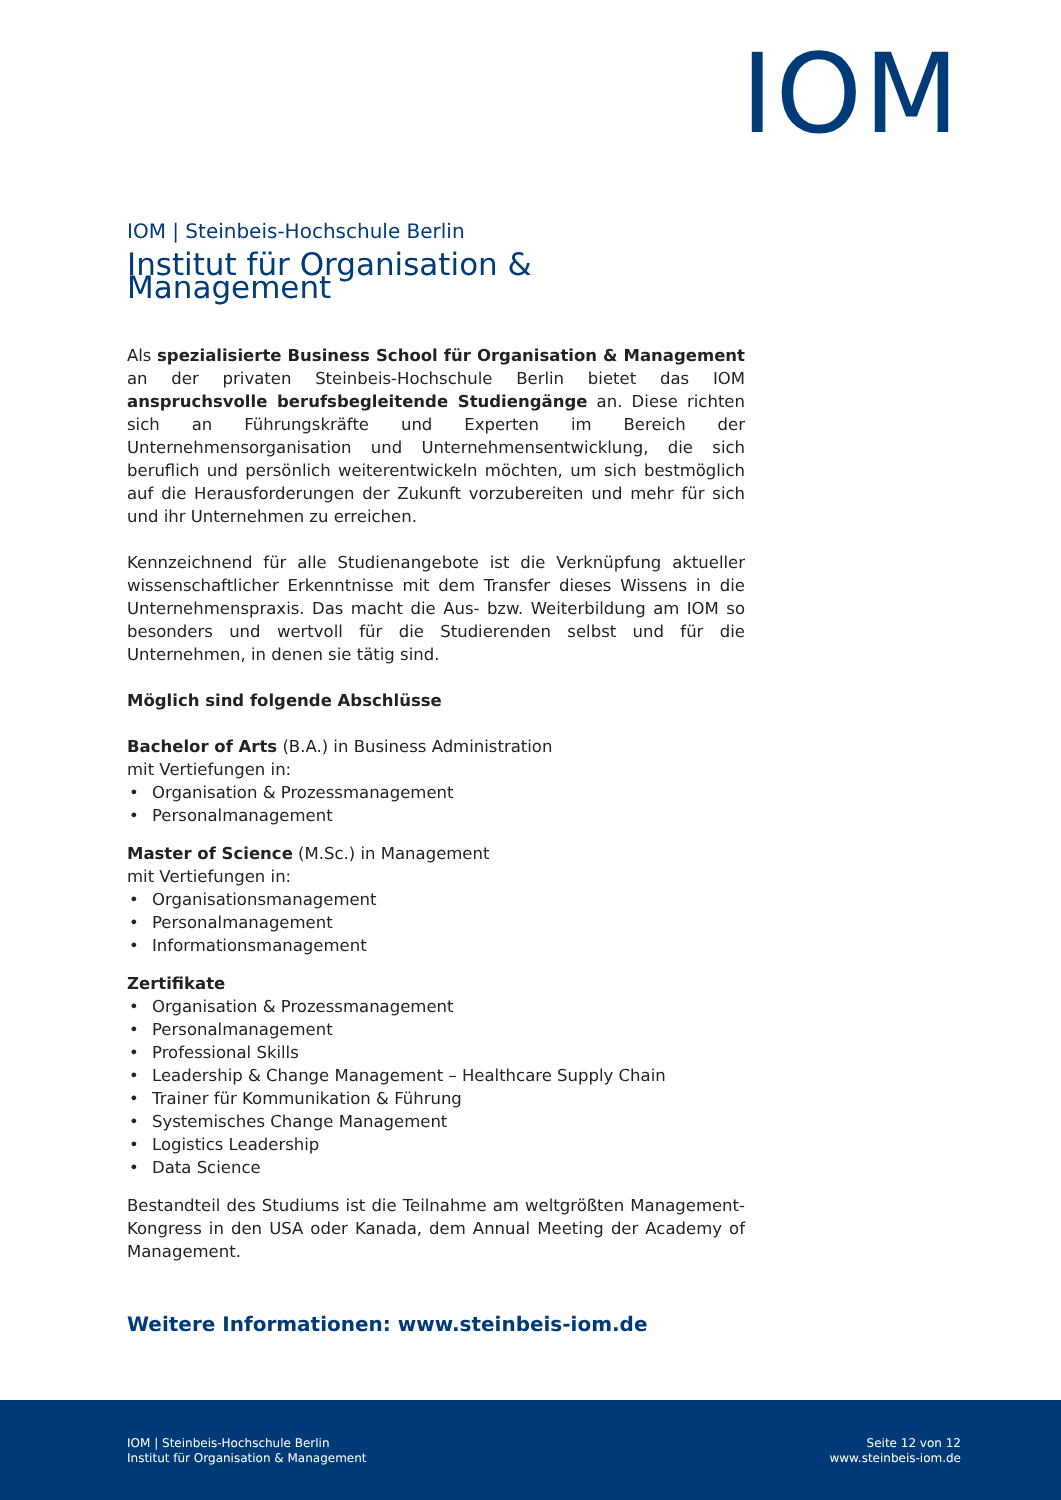IOM
IOM | Steinbeis-Hochschule Berlin
Institut für Organisation & Management
Als spezialisierte Business School für Organisation & Management an der privaten Steinbeis-Hochschule Berlin bietet das IOM anspruchsvolle berufsbegleitende Studiengänge an. Diese richten sich an Führungskräfte und Experten im Bereich der Unternehmensorganisation und Unternehmensentwicklung, die sich beruflich und persönlich weiterentwickeln möchten, um sich bestmöglich auf die Herausforderungen der Zukunft vorzubereiten und mehr für sich und ihr Unternehmen zu erreichen.
Kennzeichnend für alle Studienangebote ist die Verknüpfung aktueller wissenschaftlicher Erkenntnisse mit dem Transfer dieses Wissens in die Unternehmenspraxis. Das macht die Aus- bzw. Weiterbildung am IOM so besonders und wertvoll für die Studierenden selbst und für die Unternehmen, in denen sie tätig sind.
Möglich sind folgende Abschlüsse
Bachelor of Arts (B.A.) in Business Administration
mit Vertiefungen in:
• Organisation & Prozessmanagement
• Personalmanagement
Master of Science (M.Sc.) in Management
mit Vertiefungen in:
• Organisationsmanagement
• Personalmanagement
• Informationsmanagement
Zertifikate
• Organisation & Prozessmanagement
• Personalmanagement
• Professional Skills
• Leadership & Change Management – Healthcare Supply Chain
• Trainer für Kommunikation & Führung
• Systemisches Change Management
• Logistics Leadership
• Data Science
Bestandteil des Studiums ist die Teilnahme am weltgrößten Management-Kongress in den USA oder Kanada, dem Annual Meeting der Academy of Management.
Weitere Informationen: www.steinbeis-iom.de
IOM | Steinbeis-Hochschule Berlin
Institut für Organisation & Management
Seite 12 von 12
www.steinbeis-iom.de